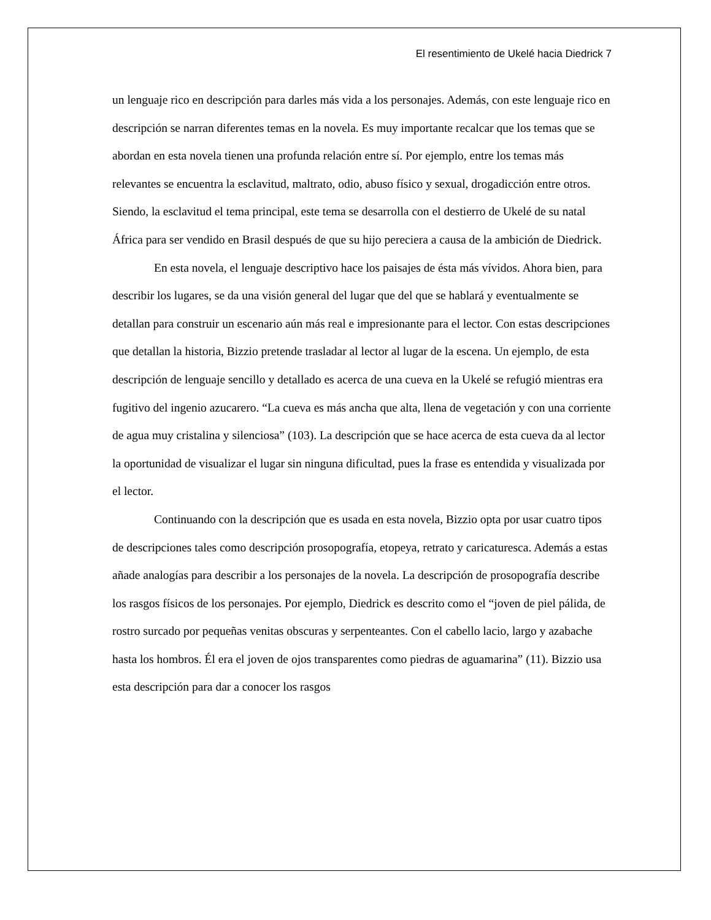El resentimiento de Ukelé hacia Diedrick 7
un lenguaje rico en descripción para darles más vida a los personajes. Además, con este lenguaje rico en descripción se narran diferentes temas en la novela. Es muy importante recalcar que los temas que se abordan en esta novela tienen una profunda relación entre sí. Por ejemplo, entre los temas más relevantes se encuentra la esclavitud, maltrato, odio, abuso físico y sexual, drogadicción entre otros. Siendo, la esclavitud el tema principal, este tema se desarrolla con el destierro de Ukelé de su natal África para ser vendido en Brasil después de que su hijo pereciera a causa de la ambición de Diedrick.
En esta novela, el lenguaje descriptivo hace los paisajes de ésta más vívidos. Ahora bien, para describir los lugares, se da una visión general del lugar que del que se hablará y eventualmente se detallan para construir un escenario aún más real e impresionante para el lector. Con estas descripciones que detallan la historia, Bizzio pretende trasladar al lector al lugar de la escena. Un ejemplo, de esta descripción de lenguaje sencillo y detallado es acerca de una cueva en la Ukelé se refugió mientras era fugitivo del ingenio azucarero. “La cueva es más ancha que alta, llena de vegetación y con una corriente de agua muy cristalina y silenciosa” (103). La descripción que se hace acerca de esta cueva da al lector la oportunidad de visualizar el lugar sin ninguna dificultad, pues la frase es entendida y visualizada por el lector.
Continuando con la descripción que es usada en esta novela, Bizzio opta por usar cuatro tipos de descripciones tales como descripción prosopografía, etopeya, retrato y caricaturesca. Además a estas añade analogías para describir a los personajes de la novela. La descripción de prosopografía describe los rasgos físicos de los personajes. Por ejemplo, Diedrick es descrito como el “joven de piel pálida, de rostro surcado por pequeñas venitas obscuras y serpenteantes. Con el cabello lacio, largo y azabache hasta los hombros. Él era el joven de ojos transparentes como piedras de aguamarina” (11). Bizzio usa esta descripción para dar a conocer los rasgos